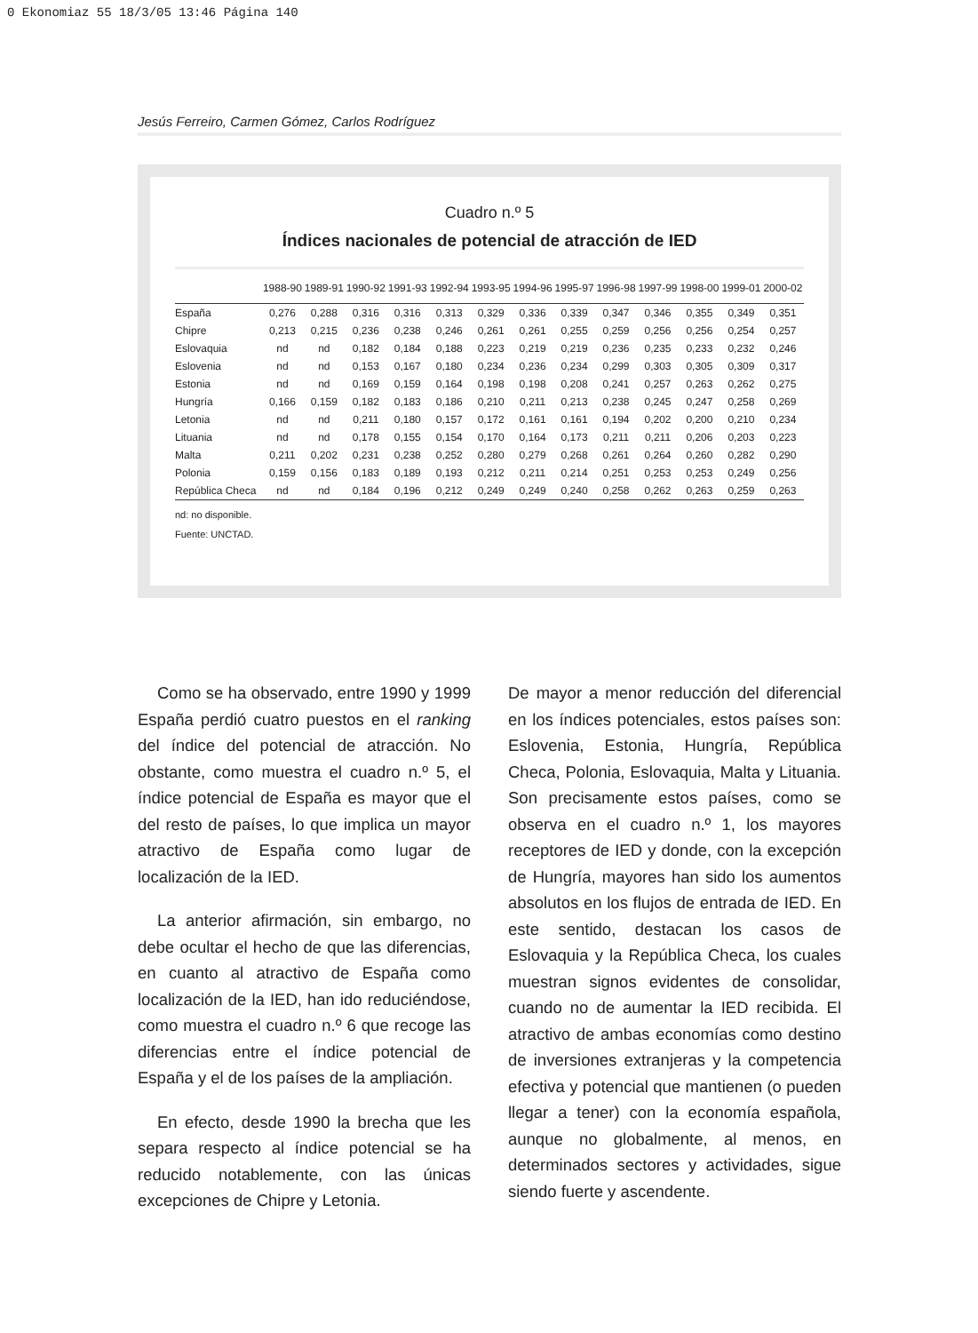0 Ekonomiaz 55 18/3/05 13:46 Página 140
Jesús Ferreiro, Carmen Gómez, Carlos Rodríguez
Cuadro n.º 5
Índices nacionales de potencial de atracción de IED
| | 1988-90 | 1989-91 | 1990-92 | 1991-93 | 1992-94 | 1993-95 | 1994-96 | 1995-97 | 1996-98 | 1997-99 | 1998-00 | 1999-01 | 2000-02 |
| --- | --- | --- | --- | --- | --- | --- | --- | --- | --- | --- | --- | --- | --- |
| España | 0,276 | 0,288 | 0,316 | 0,316 | 0,313 | 0,329 | 0,336 | 0,339 | 0,347 | 0,346 | 0,355 | 0,349 | 0,351 |
| Chipre | 0,213 | 0,215 | 0,236 | 0,238 | 0,246 | 0,261 | 0,261 | 0,255 | 0,259 | 0,256 | 0,256 | 0,254 | 0,257 |
| Eslovaquia | nd | nd | 0,182 | 0,184 | 0,188 | 0,223 | 0,219 | 0,219 | 0,236 | 0,235 | 0,233 | 0,232 | 0,246 |
| Eslovenia | nd | nd | 0,153 | 0,167 | 0,180 | 0,234 | 0,236 | 0,234 | 0,299 | 0,303 | 0,305 | 0,309 | 0,317 |
| Estonia | nd | nd | 0,169 | 0,159 | 0,164 | 0,198 | 0,198 | 0,208 | 0,241 | 0,257 | 0,263 | 0,262 | 0,275 |
| Hungría | 0,166 | 0,159 | 0,182 | 0,183 | 0,186 | 0,210 | 0,211 | 0,213 | 0,238 | 0,245 | 0,247 | 0,258 | 0,269 |
| Letonia | nd | nd | 0,211 | 0,180 | 0,157 | 0,172 | 0,161 | 0,161 | 0,194 | 0,202 | 0,200 | 0,210 | 0,234 |
| Lituania | nd | nd | 0,178 | 0,155 | 0,154 | 0,170 | 0,164 | 0,173 | 0,211 | 0,211 | 0,206 | 0,203 | 0,223 |
| Malta | 0,211 | 0,202 | 0,231 | 0,238 | 0,252 | 0,280 | 0,279 | 0,268 | 0,261 | 0,264 | 0,260 | 0,282 | 0,290 |
| Polonia | 0,159 | 0,156 | 0,183 | 0,189 | 0,193 | 0,212 | 0,211 | 0,214 | 0,251 | 0,253 | 0,253 | 0,249 | 0,256 |
| República Checa | nd | nd | 0,184 | 0,196 | 0,212 | 0,249 | 0,249 | 0,240 | 0,258 | 0,262 | 0,263 | 0,259 | 0,263 |
nd: no disponible.
Fuente: UNCTAD.
Como se ha observado, entre 1990 y 1999 España perdió cuatro puestos en el ranking del índice del potencial de atracción. No obstante, como muestra el cuadro n.º 5, el índice potencial de España es mayor que el del resto de países, lo que implica un mayor atractivo de España como lugar de localización de la IED.
La anterior afirmación, sin embargo, no debe ocultar el hecho de que las diferencias, en cuanto al atractivo de España como localización de la IED, han ido reduciéndose, como muestra el cuadro n.º 6 que recoge las diferencias entre el índice potencial de España y el de los países de la ampliación.
En efecto, desde 1990 la brecha que les separa respecto al índice potencial se ha reducido notablemente, con las únicas excepciones de Chipre y Letonia.
De mayor a menor reducción del diferencial en los índices potenciales, estos países son: Eslovenia, Estonia, Hungría, República Checa, Polonia, Eslovaquia, Malta y Lituania. Son precisamente estos países, como se observa en el cuadro n.º 1, los mayores receptores de IED y donde, con la excepción de Hungría, mayores han sido los aumentos absolutos en los flujos de entrada de IED. En este sentido, destacan los casos de Eslovaquia y la República Checa, los cuales muestran signos evidentes de consolidar, cuando no de aumentar la IED recibida. El atractivo de ambas economías como destino de inversiones extranjeras y la competencia efectiva y potencial que mantienen (o pueden llegar a tener) con la economía española, aunque no globalmente, al menos, en determinados sectores y actividades, sigue siendo fuerte y ascendente.